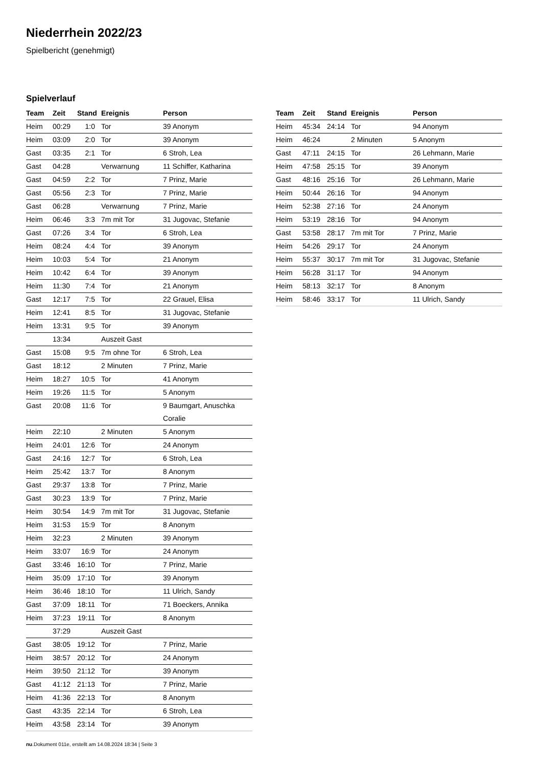Niederrhein 2022/23
Spielbericht (genehmigt)
Spielverlauf
| Team | Zeit | Stand | Ereignis | Person |
| --- | --- | --- | --- | --- |
| Heim | 00:29 | 1:0 | Tor | 39 Anonym |
| Heim | 03:09 | 2:0 | Tor | 39 Anonym |
| Gast | 03:35 | 2:1 | Tor | 6 Stroh, Lea |
| Gast | 04:28 | | Verwarnung | 11 Schiffer, Katharina |
| Gast | 04:59 | 2:2 | Tor | 7 Prinz, Marie |
| Gast | 05:56 | 2:3 | Tor | 7 Prinz, Marie |
| Gast | 06:28 | | Verwarnung | 7 Prinz, Marie |
| Heim | 06:46 | 3:3 | 7m mit Tor | 31 Jugovac, Stefanie |
| Gast | 07:26 | 3:4 | Tor | 6 Stroh, Lea |
| Heim | 08:24 | 4:4 | Tor | 39 Anonym |
| Heim | 10:03 | 5:4 | Tor | 21 Anonym |
| Heim | 10:42 | 6:4 | Tor | 39 Anonym |
| Heim | 11:30 | 7:4 | Tor | 21 Anonym |
| Gast | 12:17 | 7:5 | Tor | 22 Grauel, Elisa |
| Heim | 12:41 | 8:5 | Tor | 31 Jugovac, Stefanie |
| Heim | 13:31 | 9:5 | Tor | 39 Anonym |
| | 13:34 | | Auszeit Gast | |
| Gast | 15:08 | 9:5 | 7m ohne Tor | 6 Stroh, Lea |
| Gast | 18:12 | | 2 Minuten | 7 Prinz, Marie |
| Heim | 18:27 | 10:5 | Tor | 41 Anonym |
| Heim | 19:26 | 11:5 | Tor | 5 Anonym |
| Gast | 20:08 | 11:6 | Tor | 9 Baumgart, Anuschka Coralie |
| Heim | 22:10 | | 2 Minuten | 5 Anonym |
| Heim | 24:01 | 12:6 | Tor | 24 Anonym |
| Gast | 24:16 | 12:7 | Tor | 6 Stroh, Lea |
| Heim | 25:42 | 13:7 | Tor | 8 Anonym |
| Gast | 29:37 | 13:8 | Tor | 7 Prinz, Marie |
| Gast | 30:23 | 13:9 | Tor | 7 Prinz, Marie |
| Heim | 30:54 | 14:9 | 7m mit Tor | 31 Jugovac, Stefanie |
| Heim | 31:53 | 15:9 | Tor | 8 Anonym |
| Heim | 32:23 | | 2 Minuten | 39 Anonym |
| Heim | 33:07 | 16:9 | Tor | 24 Anonym |
| Gast | 33:46 | 16:10 | Tor | 7 Prinz, Marie |
| Heim | 35:09 | 17:10 | Tor | 39 Anonym |
| Heim | 36:46 | 18:10 | Tor | 11 Ulrich, Sandy |
| Gast | 37:09 | 18:11 | Tor | 71 Boeckers, Annika |
| Heim | 37:23 | 19:11 | Tor | 8 Anonym |
| | 37:29 | | Auszeit Gast | |
| Gast | 38:05 | 19:12 | Tor | 7 Prinz, Marie |
| Heim | 38:57 | 20:12 | Tor | 24 Anonym |
| Heim | 39:50 | 21:12 | Tor | 39 Anonym |
| Gast | 41:12 | 21:13 | Tor | 7 Prinz, Marie |
| Heim | 41:36 | 22:13 | Tor | 8 Anonym |
| Gast | 43:35 | 22:14 | Tor | 6 Stroh, Lea |
| Heim | 43:58 | 23:14 | Tor | 39 Anonym |
| Team | Zeit | Stand | Ereignis | Person |
| --- | --- | --- | --- | --- |
| Heim | 45:34 | 24:14 | Tor | 94 Anonym |
| Heim | 46:24 | | 2 Minuten | 5 Anonym |
| Gast | 47:11 | 24:15 | Tor | 26 Lehmann, Marie |
| Heim | 47:58 | 25:15 | Tor | 39 Anonym |
| Gast | 48:16 | 25:16 | Tor | 26 Lehmann, Marie |
| Heim | 50:44 | 26:16 | Tor | 94 Anonym |
| Heim | 52:38 | 27:16 | Tor | 24 Anonym |
| Heim | 53:19 | 28:16 | Tor | 94 Anonym |
| Gast | 53:58 | 28:17 | 7m mit Tor | 7 Prinz, Marie |
| Heim | 54:26 | 29:17 | Tor | 24 Anonym |
| Heim | 55:37 | 30:17 | 7m mit Tor | 31 Jugovac, Stefanie |
| Heim | 56:28 | 31:17 | Tor | 94 Anonym |
| Heim | 58:13 | 32:17 | Tor | 8 Anonym |
| Heim | 58:46 | 33:17 | Tor | 11 Ulrich, Sandy |
nu.Dokument 011e, erstellt am 14.08.2024 18:34 | Seite 3